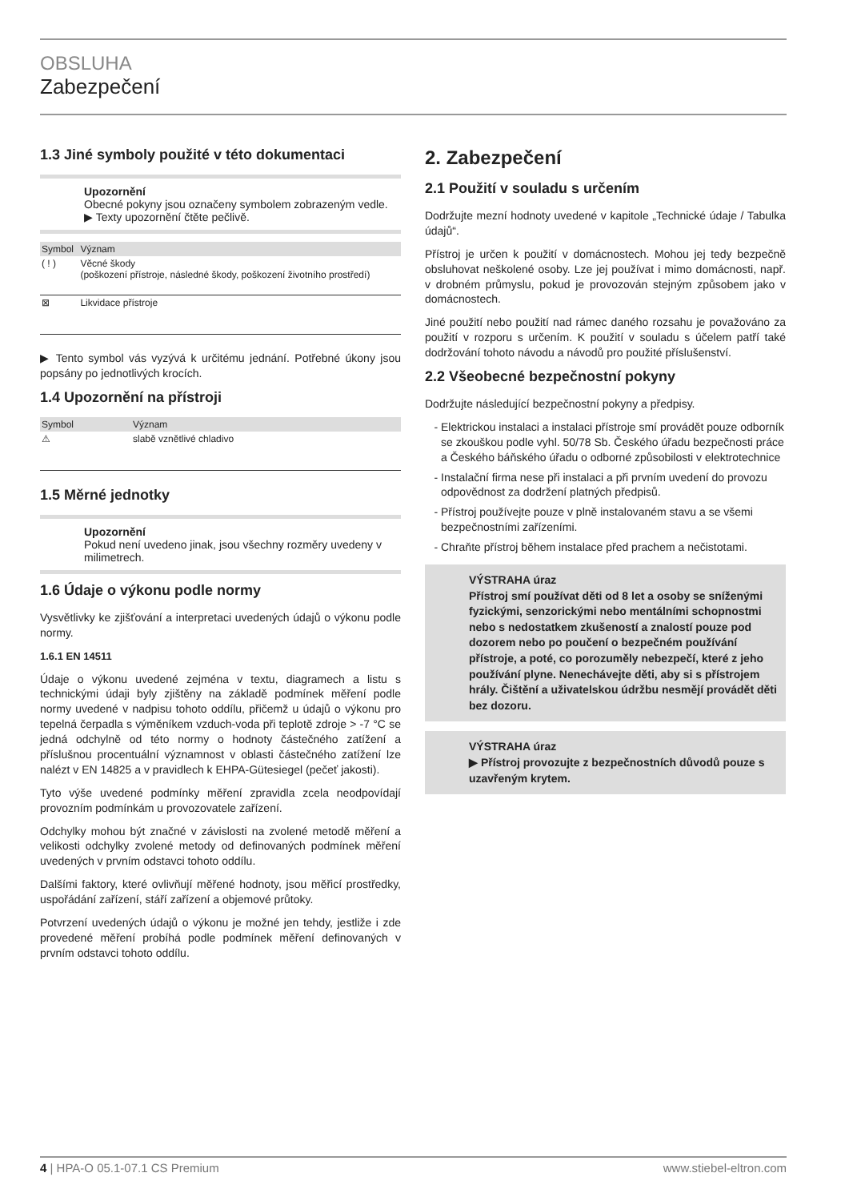OBSLUHA
Zabezpečení
1.3 Jiné symboly použité v této dokumentaci
Upozornění
Obecné pokyny jsou označeny symbolem zobrazeným vedle.
▶ Texty upozornění čtěte pečlivě.
| Symbol | Význam |
| --- | --- |
| ( ! ) | Věcné škody (poškození přístroje, následné škody, poškození životního prostředí) |
| ⊠ | Likvidace přístroje |
▶ Tento symbol vás vyzývá k určitému jednání. Potřebné úkony jsou popsány po jednotlivých krocích.
1.4 Upozornění na přístroji
| Symbol | Význam |
| --- | --- |
| ⚠ | slabě vznětlivé chladivo |
1.5 Měrné jednotky
Upozornění
Pokud není uvedeno jinak, jsou všechny rozměry uvedeny v milimetrech.
1.6 Údaje o výkonu podle normy
Vysvětlivky ke zjišťování a interpretaci uvedených údajů o výkonu podle normy.
1.6.1 EN 14511
Údaje o výkonu uvedené zejména v textu, diagramech a listu s technickými údaji byly zjištěny na základě podmínek měření podle normy uvedené v nadpisu tohoto oddílu, přičemž u údajů o výkonu pro tepelná čerpadla s výměníkem vzduch-voda při teplotě zdroje > -7 °C se jedná odchylně od této normy o hodnoty částečného zatížení a příslušnou procentuální významnost v oblasti částečného zatížení lze nalézt v EN 14825 a v pravidlech k EHPA-Gütesiegel (pečeť jakosti).
Tyto výše uvedené podmínky měření zpravidla zcela neodpovídají provozním podmínkám u provozovatele zařízení.
Odchylky mohou být značné v závislosti na zvolené metodě měření a velikosti odchylky zvolené metody od definovaných podmínek měření uvedených v prvním odstavci tohoto oddílu.
Dalšími faktory, které ovlivňují měřené hodnoty, jsou měřicí prostředky, uspořádání zařízení, stáří zařízení a objemové průtoky.
Potvrzení uvedených údajů o výkonu je možné jen tehdy, jestliže i zde provedené měření probíhá podle podmínek měření definovaných v prvním odstavci tohoto oddílu.
2. Zabezpečení
2.1 Použití v souladu s určením
Dodržujte mezní hodnoty uvedené v kapitole „Technické údaje / Tabulka údajů“.
Přístroj je určen k použití v domácnostech. Mohou jej tedy bezpečně obsluhovat neškolené osoby. Lze jej používat i mimo domácnosti, např. v drobném průmyslu, pokud je provozován stejným způsobem jako v domácnostech.
Jiné použití nebo použití nad rámec daného rozsahu je považováno za použití v rozporu s určením. K použití v souladu s účelem patří také dodržování tohoto návodu a návodů pro použité příslušenství.
2.2 Všeobecné bezpečnostní pokyny
Dodržujte následující bezpečnostní pokyny a předpisy.
Elektrickou instalaci a instalaci přístroje smí provádět pouze odborník se zkouškou podle vyhl. 50/78 Sb. Českého úřadu bezpečnosti práce a Českého báňského úřadu o odborné způsobilosti v elektrotechnice
Instalační firma nese při instalaci a při prvním uvedení do provozu odpovědnost za dodržení platných předpisů.
Přístroj používejte pouze v plně instalovaném stavu a se všemi bezpečnostními zařízeními.
Chraňte přístroj během instalace před prachem a nečistotami.
VÝSTRAHA úraz
Přístroj smí používat děti od 8 let a osoby se sníženými fyzickými, senzorickými nebo mentálními schopnostmi nebo s nedostatkem zkušeností a znalostí pouze pod dozorem nebo po poučení o bezpečném používání přístroje, a poté, co porozuměly nebezpečí, které z jeho používání plyne. Nenechávejte děti, aby si s přístrojem hrály. Čištění a uživatelskou údržbu nesmějí provádět děti bez dozoru.
VÝSTRAHA úraz
▶ Přístroj provozujte z bezpečnostních důvodů pouze s uzavřeným krytem.
4 | HPA-O 05.1-07.1 CS Premium www.stiebel-eltron.com